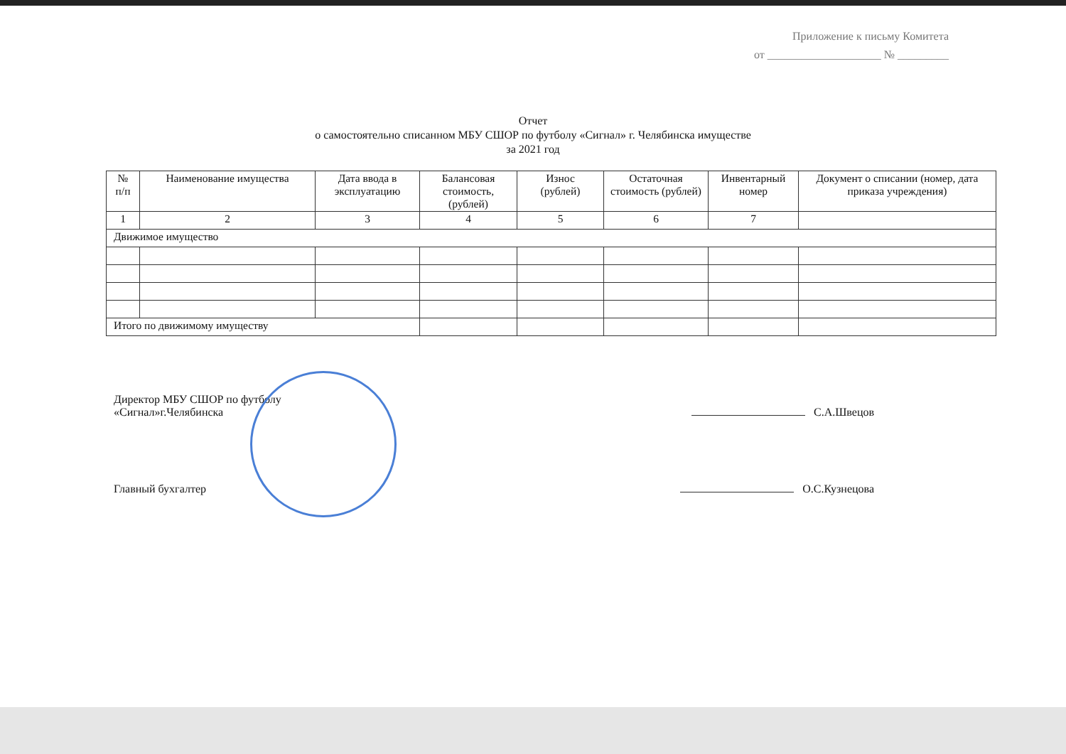Приложение к письму Комитета
от ____________________ № _________
Отчет
о самостоятельно списанном МБУ СШОР по футболу «Сигнал» г. Челябинска имуществе
за 2021 год
| № п/п | Наименование имущества | Дата ввода в эксплуатацию | Балансовая стоимость, (рублей) | Износ (рублей) | Остаточная стоимость (рублей) | Инвентарный номер | Документ о списании (номер, дата приказа учреждения) |
| --- | --- | --- | --- | --- | --- | --- | --- |
| 1 | 2 | 3 | 4 | 5 | 6 | 7 | |
| Движимое имущество | | | | | | | |
| Итого по движимому имуществу | | | | | | | |
Директор МБУ СШОР по футболу
«Сигнал»г.Челябинска
С.А.Швецов
Главный бухгалтер
О.С.Кузнецова